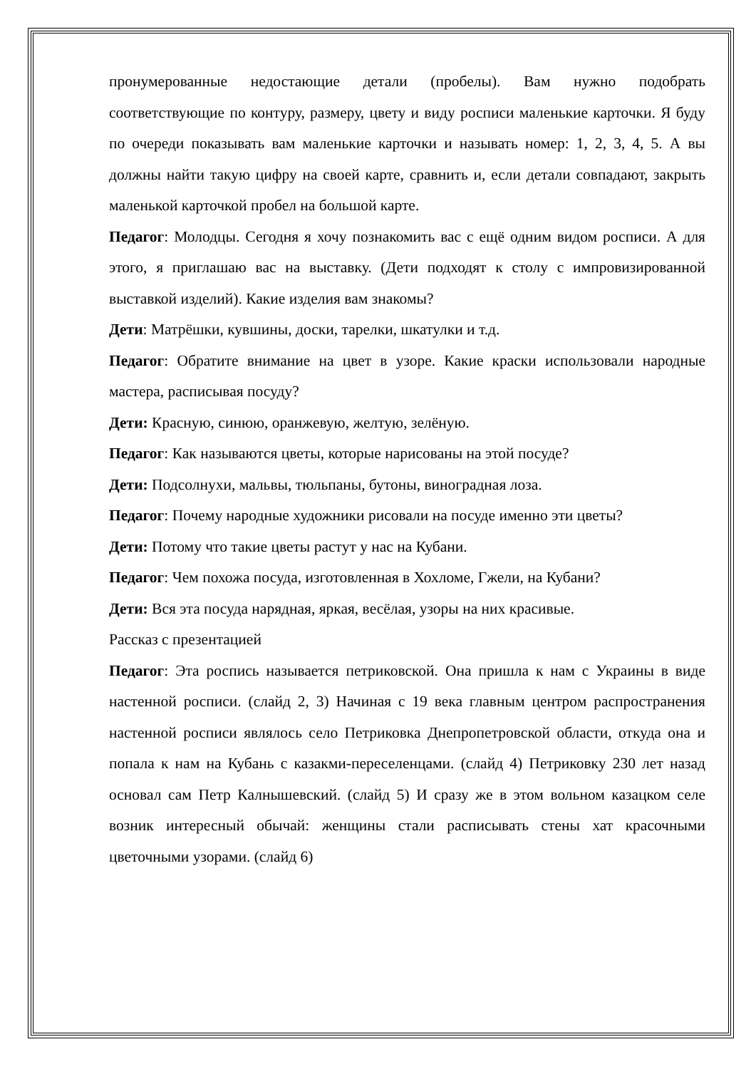пронумерованные недостающие детали (пробелы). Вам нужно подобрать соответствующие по контуру, размеру, цвету и виду росписи маленькие карточки. Я буду по очереди показывать вам маленькие карточки и называть номер: 1, 2, 3, 4, 5. А вы должны найти такую цифру на своей карте, сравнить и, если детали совпадают, закрыть маленькой карточкой пробел на большой карте.
Педагог: Молодцы. Сегодня я хочу познакомить вас с ещё одним видом росписи. А для этого, я приглашаю вас на выставку. (Дети подходят к столу с импровизированной выставкой изделий). Какие изделия вам знакомы?
Дети: Матрёшки, кувшины, доски, тарелки, шкатулки и т.д.
Педагог: Обратите внимание на цвет в узоре. Какие краски использовали народные мастера, расписывая посуду?
Дети: Красную, синюю, оранжевую, желтую, зелёную.
Педагог: Как называются цветы, которые нарисованы на этой посуде?
Дети: Подсолнухи, мальвы, тюльпаны, бутоны, виноградная лоза.
Педагог: Почему народные художники рисовали на посуде именно эти цветы?
Дети: Потому что такие цветы растут у нас на Кубани.
Педагог: Чем похожа посуда, изготовленная в Хохломе, Гжели, на Кубани?
Дети: Вся эта посуда нарядная, яркая, весёлая, узоры на них красивые.
Рассказ с презентацией
Педагог: Эта роспись называется петриковской. Она пришла к нам с Украины в виде настенной росписи. (слайд 2, 3) Начиная с 19 века главным центром распространения настенной росписи являлось село Петриковка Днепропетровской области, откуда она и попала к нам на Кубань с казакми-переселенцами. (слайд 4) Петриковку 230 лет назад основал сам Петр Калнышевский. (слайд 5) И сразу же в этом вольном казацком селе возник интересный обычай: женщины стали расписывать стены хат красочными цветочными узорами. (слайд 6)